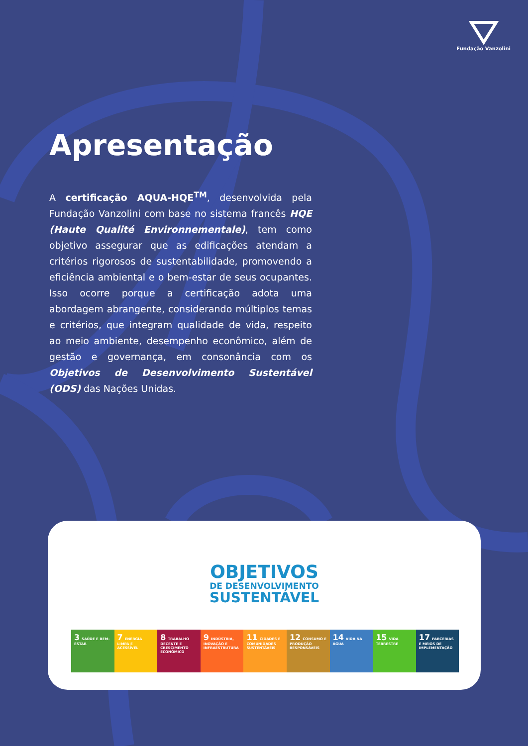Fundação Vanzolini
Apresentação
A certificação AQUA-HQE<sup>TM</sup>, desenvolvida pela Fundação Vanzolini com base no sistema francês HQE (Haute Qualité Environnementale), tem como objetivo assegurar que as edificações atendam a critérios rigorosos de sustentabilidade, promovendo a eficiência ambiental e o bem-estar de seus ocupantes. Isso ocorre porque a certificação adota uma abordagem abrangente, considerando múltiplos temas e critérios, que integram qualidade de vida, respeito ao meio ambiente, desempenho econômico, além de gestão e governança, em consonância com os Objetivos de Desenvolvimento Sustentável (ODS) das Nações Unidas.
OBJETIVOS
DE DESENVOLVIMENTO
SUSTENTÁVEL
3 SAÚDE E BEM-ESTAR
7 ENERGIA LIMPA E ACESSÍVEL
8 TRABALHO DECENTE E CRESCIMENTO ECONÔMICO
9 INDÚSTRIA, INOVAÇÃO E INFRAESTRUTURA
11 CIDADES E COMUNIDADES SUSTENTÁVEIS
12 CONSUMO E PRODUÇÃO RESPONSÁVEIS
14 VIDA NA ÁGUA
15 VIDA TERRESTRE
17 PARCERIAS E MEIOS DE IMPLEMENTAÇÃO